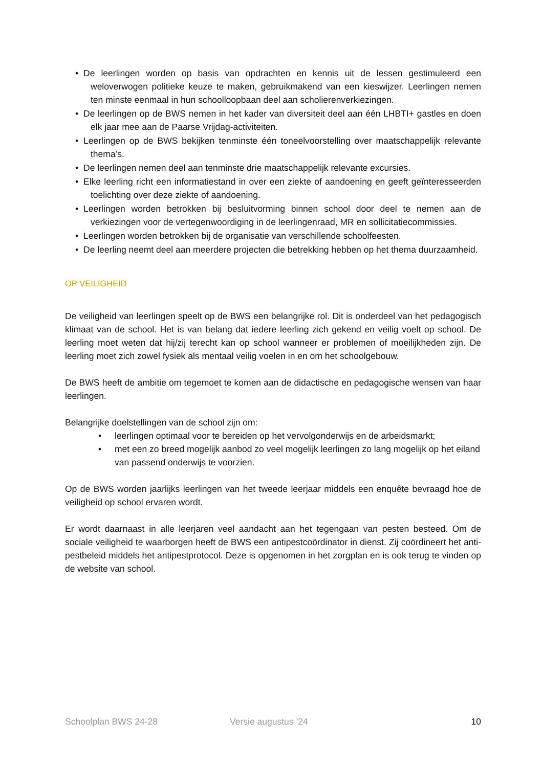• De leerlingen worden op basis van opdrachten en kennis uit de lessen gestimuleerd een weloverwogen politieke keuze te maken, gebruikmakend van een kieswijzer. Leerlingen nemen ten minste eenmaal in hun schoolloopbaan deel aan scholierenverkiezingen.
• De leerlingen op de BWS nemen in het kader van diversiteit deel aan één LHBTI+ gastles en doen elk jaar mee aan de Paarse Vrijdag-activiteiten.
• Leerlingen op de BWS bekijken tenminste één toneelvoorstelling over maatschappelijk relevante thema’s.
• De leerlingen nemen deel aan tenminste drie maatschappelijk relevante excursies.
• Elke leerling richt een informatiestand in over een ziekte of aandoening en geeft geïnteresseerden toelichting over deze ziekte of aandoening.
• Leerlingen worden betrokken bij besluitvorming binnen school door deel te nemen aan de verkiezingen voor de vertegenwoordiging in de leerlingenraad, MR en sollicitatiecommissies.
• Leerlingen worden betrokken bij de organisatie van verschillende schoolfeesten.
• De leerling neemt deel aan meerdere projecten die betrekking hebben op het thema duurzaamheid.
OP VEILIGHEID
De veiligheid van leerlingen speelt op de BWS een belangrijke rol. Dit is onderdeel van het pedagogisch klimaat van de school. Het is van belang dat iedere leerling zich gekend en veilig voelt op school. De leerling moet weten dat hij/zij terecht kan op school wanneer er problemen of moeilijkheden zijn. De leerling moet zich zowel fysiek als mentaal veilig voelen in en om het schoolgebouw.
De BWS heeft de ambitie om tegemoet te komen aan de didactische en pedagogische wensen van haar leerlingen.
Belangrijke doelstellingen van de school zijn om:
• leerlingen optimaal voor te bereiden op het vervolgonderwijs en de arbeidsmarkt;
• met een zo breed mogelijk aanbod zo veel mogelijk leerlingen zo lang mogelijk op het eiland van passend onderwijs te voorzien.
Op de BWS worden jaarlijks leerlingen van het tweede leerjaar middels een enquête bevraagd hoe de veiligheid op school ervaren wordt.
Er wordt daarnaast in alle leerjaren veel aandacht aan het tegengaan van pesten besteed. Om de sociale veiligheid te waarborgen heeft de BWS een antipestcoördinator in dienst. Zij coördineert het anti-pestbeleid middels het antipestprotocol. Deze is opgenomen in het zorgplan en is ook terug te vinden op de website van school.
Schoolplan BWS 24-28 Versie augustus ’24 10